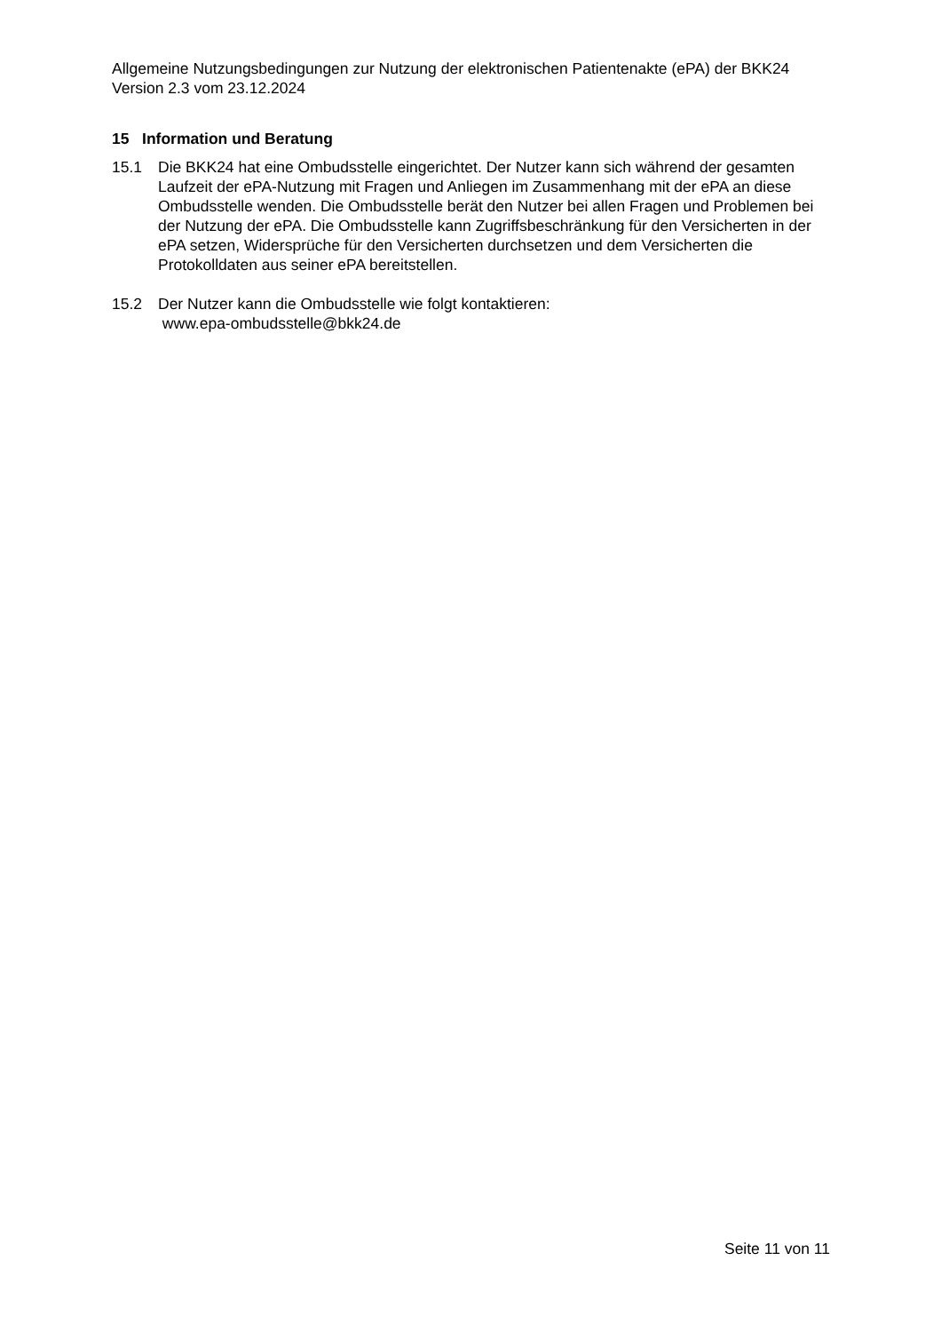Allgemeine Nutzungsbedingungen zur Nutzung der elektronischen Patientenakte (ePA) der BKK24 Version 2.3 vom 23.12.2024
15 Information und Beratung
15.1 Die BKK24 hat eine Ombudsstelle eingerichtet. Der Nutzer kann sich während der gesamten Laufzeit der ePA-Nutzung mit Fragen und Anliegen im Zusammenhang mit der ePA an diese Ombudsstelle wenden. Die Ombudsstelle berät den Nutzer bei allen Fragen und Problemen bei der Nutzung der ePA. Die Ombudsstelle kann Zugriffsbeschränkung für den Versicherten in der ePA setzen, Widersprüche für den Versicherten durchsetzen und dem Versicherten die Protokolldaten aus seiner ePA bereitstellen.
15.2 Der Nutzer kann die Ombudsstelle wie folgt kontaktieren:
www.epa-ombudsstelle@bkk24.de
Seite 11 von 11